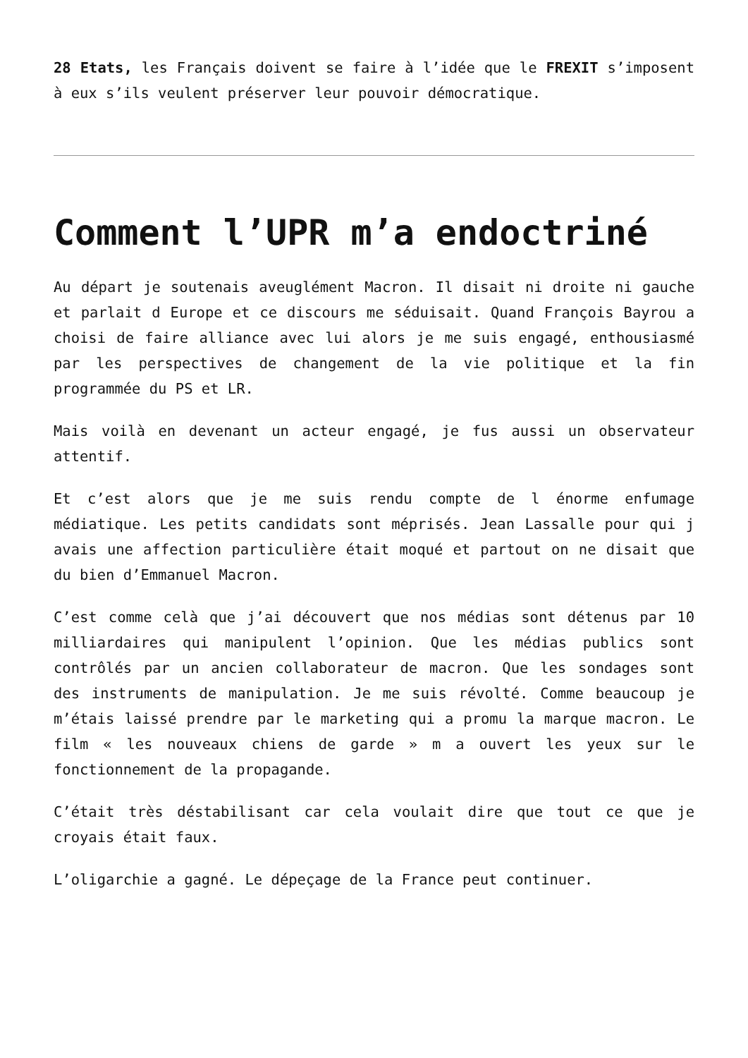28 Etats, les Français doivent se faire à l’idée que le FREXIT s’imposent à eux s’ils veulent préserver leur pouvoir démocratique.
Comment l’UPR m’a endoctriné
Au départ je soutenais aveuglément Macron. Il disait ni droite ni gauche et parlait d Europe et ce discours me séduisait. Quand François Bayrou a choisi de faire alliance avec lui alors je me suis engagé, enthousiasmé par les perspectives de changement de la vie politique et la fin programmée du PS et LR.
Mais voilà en devenant un acteur engagé, je fus aussi un observateur attentif.
Et c’est alors que je me suis rendu compte de l énorme enfumage médiatique. Les petits candidats sont méprisés. Jean Lassalle pour qui j avais une affection particulière était moqué et partout on ne disait que du bien d’Emmanuel Macron.
C’est comme celà que j’ai découvert que nos médias sont détenus par 10 milliardaires qui manipulent l’opinion. Que les médias publics sont contrôlés par un ancien collaborateur de macron. Que les sondages sont des instruments de manipulation. Je me suis révolté. Comme beaucoup je m’étais laissé prendre par le marketing qui a promu la marque macron. Le film « les nouveaux chiens de garde » m a ouvert les yeux sur le fonctionnement de la propagande.
C’était très déstabilisant car cela voulait dire que tout ce que je croyais était faux.
L’oligarchie a gagné. Le dépeçage de la France peut continuer.